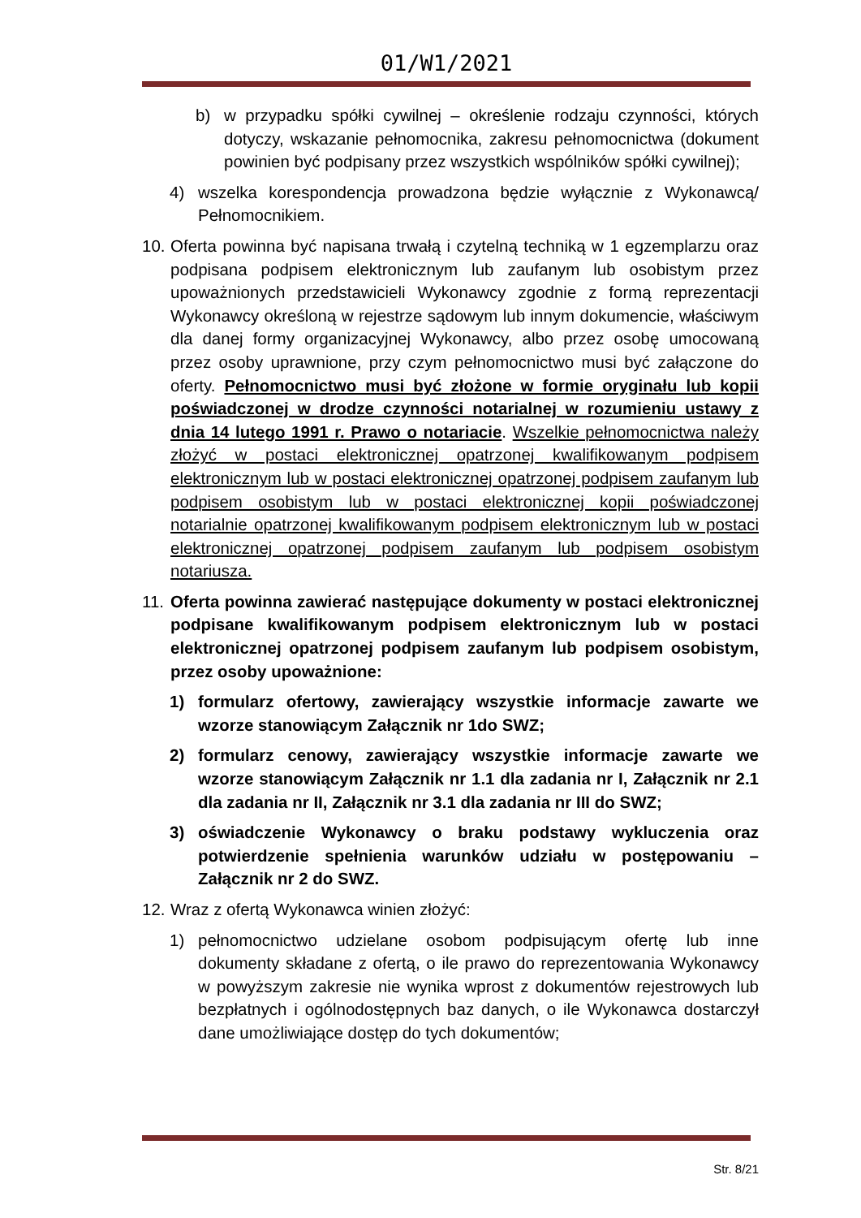01/W1/2021
b) w przypadku spółki cywilnej – określenie rodzaju czynności, których dotyczy, wskazanie pełnomocnika, zakresu pełnomocnictwa (dokument powinien być podpisany przez wszystkich wspólników spółki cywilnej);
4) wszelka korespondencja prowadzona będzie wyłącznie z Wykonawcą/ Pełnomocnikiem.
10. Oferta powinna być napisana trwałą i czytelną techniką w 1 egzemplarzu oraz podpisana podpisem elektronicznym lub zaufanym lub osobistym przez upoważnionych przedstawicieli Wykonawcy zgodnie z formą reprezentacji Wykonawcy określoną w rejestrze sądowym lub innym dokumencie, właściwym dla danej formy organizacyjnej Wykonawcy, albo przez osobę umocowaną przez osoby uprawnione, przy czym pełnomocnictwo musi być załączone do oferty. Pełnomocnictwo musi być złożone w formie oryginału lub kopii poświadczonej w drodze czynności notarialnej w rozumieniu ustawy z dnia 14 lutego 1991 r. Prawo o notariacie. Wszelkie pełnomocnictwa należy złożyć w postaci elektronicznej opatrzonej kwalifikowanym podpisem elektronicznym lub w postaci elektronicznej opatrzonej podpisem zaufanym lub podpisem osobistym lub w postaci elektronicznej kopii poświadczonej notarialnie opatrzonej kwalifikowanym podpisem elektronicznym lub w postaci elektronicznej opatrzonej podpisem zaufanym lub podpisem osobistym notariusza.
11. Oferta powinna zawierać następujące dokumenty w postaci elektronicznej podpisane kwalifikowanym podpisem elektronicznym lub w postaci elektronicznej opatrzonej podpisem zaufanym lub podpisem osobistym, przez osoby upoważnione:
1) formularz ofertowy, zawierający wszystkie informacje zawarte we wzorze stanowiącym Załącznik nr 1do SWZ;
2) formularz cenowy, zawierający wszystkie informacje zawarte we wzorze stanowiącym Załącznik nr 1.1 dla zadania nr I, Załącznik nr 2.1 dla zadania nr II, Załącznik nr 3.1 dla zadania nr III do SWZ;
3) oświadczenie Wykonawcy o braku podstawy wykluczenia oraz potwierdzenie spełnienia warunków udziału w postępowaniu – Załącznik nr 2 do SWZ.
12. Wraz z ofertą Wykonawca winien złożyć:
1) pełnomocnictwo udzielane osobom podpisującym ofertę lub inne dokumenty składane z ofertą, o ile prawo do reprezentowania Wykonawcy w powyższym zakresie nie wynika wprost z dokumentów rejestrowych lub bezpłatnych i ogólnodostępnych baz danych, o ile Wykonawca dostarczył dane umożliwiające dostęp do tych dokumentów;
Str. 8/21